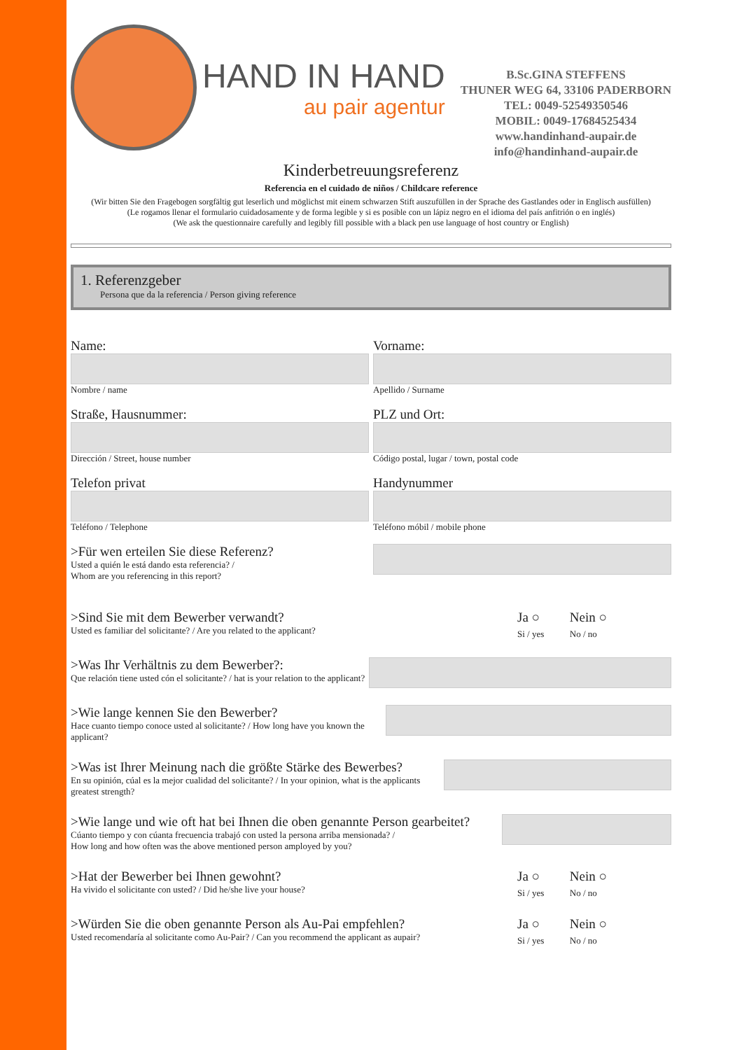HAND IN HAND
au pair agentur
B.Sc.GINA STEFFENS
THUNER WEG 64, 33106 PADERBORN
TEL: 0049-52549350546
MOBIL: 0049-17684525434
www.handinhand-aupair.de
info@handinhand-aupair.de
Kinderbetreuungsreferenz
Referencia en el cuidado de niños / Childcare reference
(Wir bitten Sie den Fragebogen sorgfältig gut leserlich und möglichst mit einem schwarzen Stift auszufüllen in der Sprache des Gastlandes oder in Englisch ausfüllen)
(Le rogamos llenar el formulario cuidadosamente y de forma legible y si es posible con un lápiz negro en el idioma del país anfitrión o en inglés)
(We ask the questionnaire carefully and legibly fill possible with a black pen use language of host country or English)
1. Referenzgeber
Persona que da la referencia / Person giving reference
Name:
Nombre / name
Vorname:
Apellido / Surname
Straße, Hausnummer:
Dirección / Street, house number
PLZ und Ort:
Código postal, lugar / town, postal code
Telefon privat
Teléfono / Telephone
Handynummer
Teléfono móbil / mobile phone
>Für wen erteilen Sie diese Referenz?
Usted a quién le está dando esta referencia? /
Whom are you referencing in this report?
>Sind Sie mit dem Bewerber verwandt?
Usted es familiar del solicitante? / Are you related to the applicant?
Ja ○ Nein ○
Si / yes No / no
>Was Ihr Verhältnis zu dem Bewerber?:
Que relación tiene usted cón el solicitante? / hat is your relation to the applicant?
>Wie lange kennen Sie den Bewerber?
Hace cuanto tiempo conoce usted al solicitante? / How long have you known the applicant?
>Was ist Ihrer Meinung nach die größte Stärke des Bewerbes?
En su opinión, cúal es la mejor cualidad del solicitante? / In your opinion, what is the applicants greatest strength?
>Wie lange und wie oft hat bei Ihnen die oben genannte Person gearbeitet?
Cúanto tiempo y con cúanta frecuencia trabajó con usted la persona arriba mensionada? /
How long and how often was the above mentioned person amployed by you?
>Hat der Bewerber bei Ihnen gewohnt?
Ha vivido el solicitante con usted? / Did he/she live your house?
Ja ○ Nein ○
Si / yes No / no
>Würden Sie die oben genannte Person als Au-Pai empfehlen?
Usted recomendaría al solicitante como Au-Pair? / Can you recommend the applicant as aupair?
Ja ○ Nein ○
Si / yes No / no